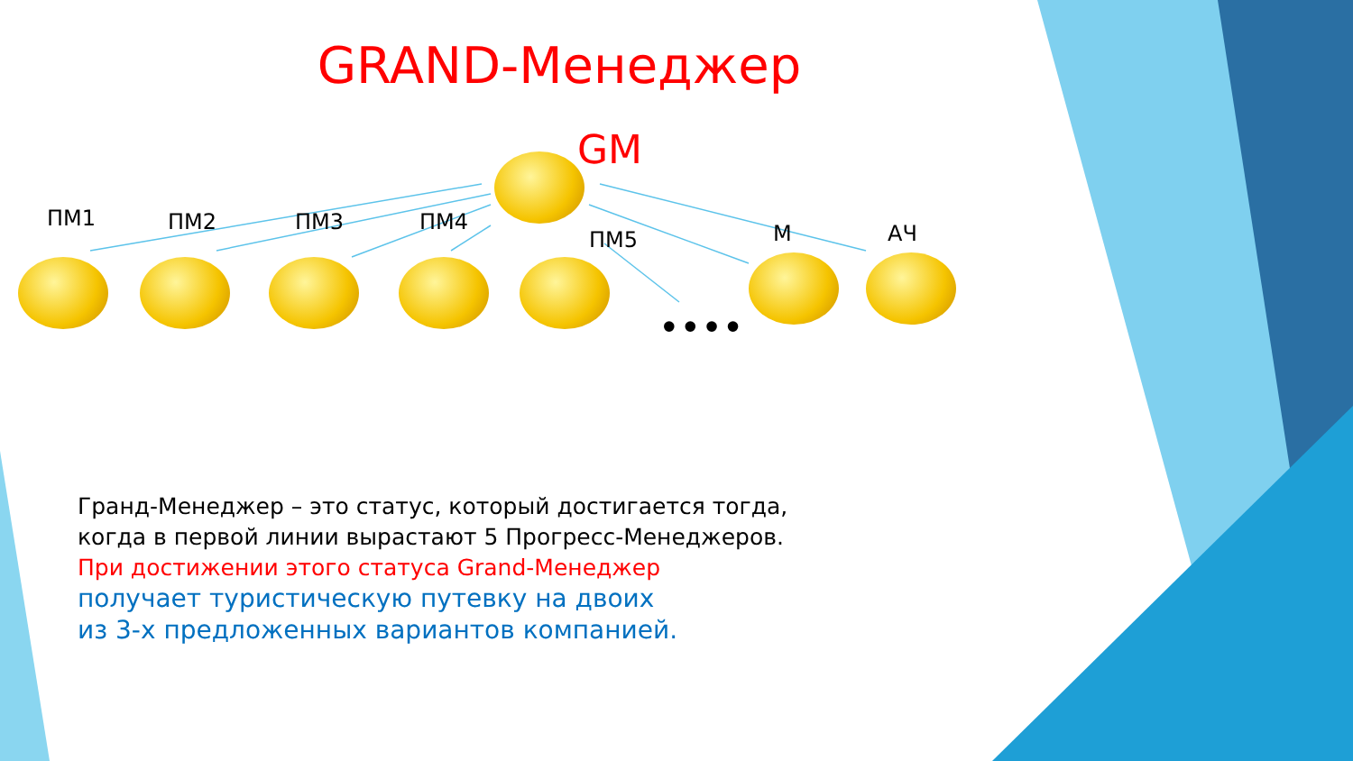GRAND-Менеджер
GM
ПМ1 ПМ2 ПМ3 ПМ4
ПМ5 М АЧ
••••
Гранд-Менеджер – это статус, который достигается тогда,
когда в первой линии вырастают 5 Прогресс-Менеджеров.
При достижении этого статуса Grand-Менеджер
получает туристическую путевку на двоих
из 3-х предложенных вариантов компанией.